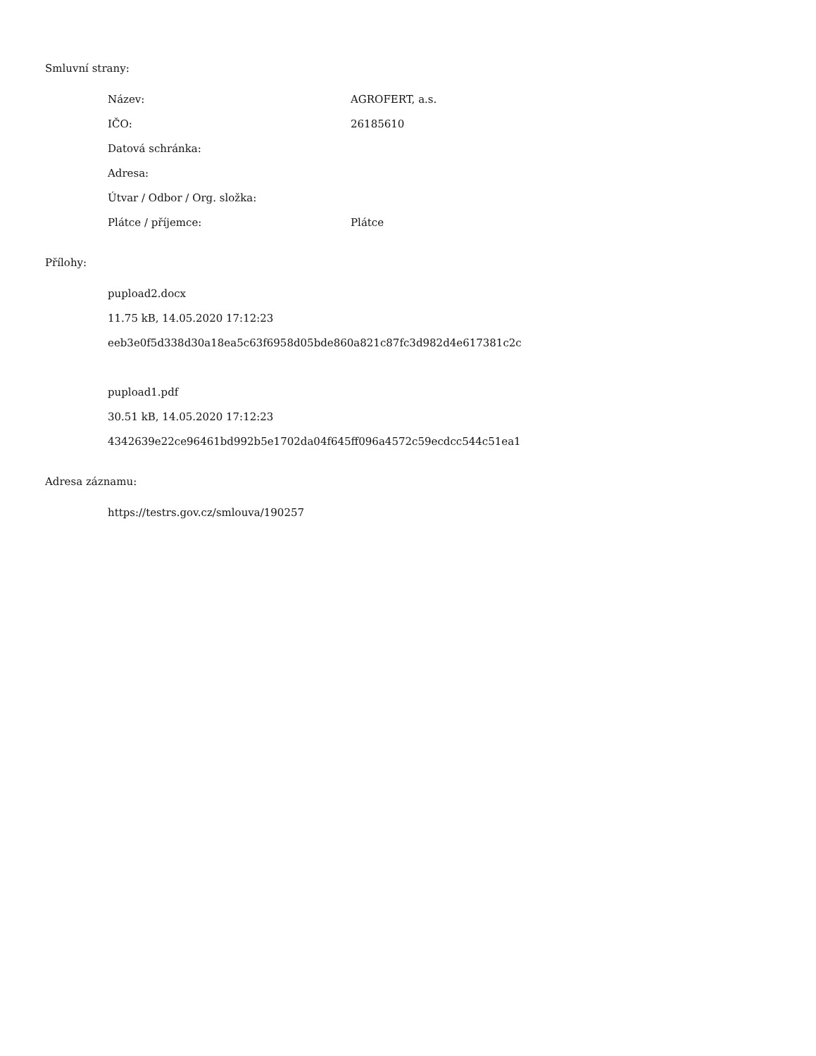Smluvní strany:
| Název: | AGROFERT, a.s. |
| IČO: | 26185610 |
| Datová schránka: | |
| Adresa: | |
| Útvar / Odbor / Org. složka: | |
| Plátce / příjemce: | Plátce |
Přílohy:
pupload2.docx
11.75 kB, 14.05.2020 17:12:23
eeb3e0f5d338d30a18ea5c63f6958d05bde860a821c87fc3d982d4e617381c2c
pupload1.pdf
30.51 kB, 14.05.2020 17:12:23
4342639e22ce96461bd992b5e1702da04f645ff096a4572c59ecdcc544c51ea1
Adresa záznamu:
https://testrs.gov.cz/smlouva/190257